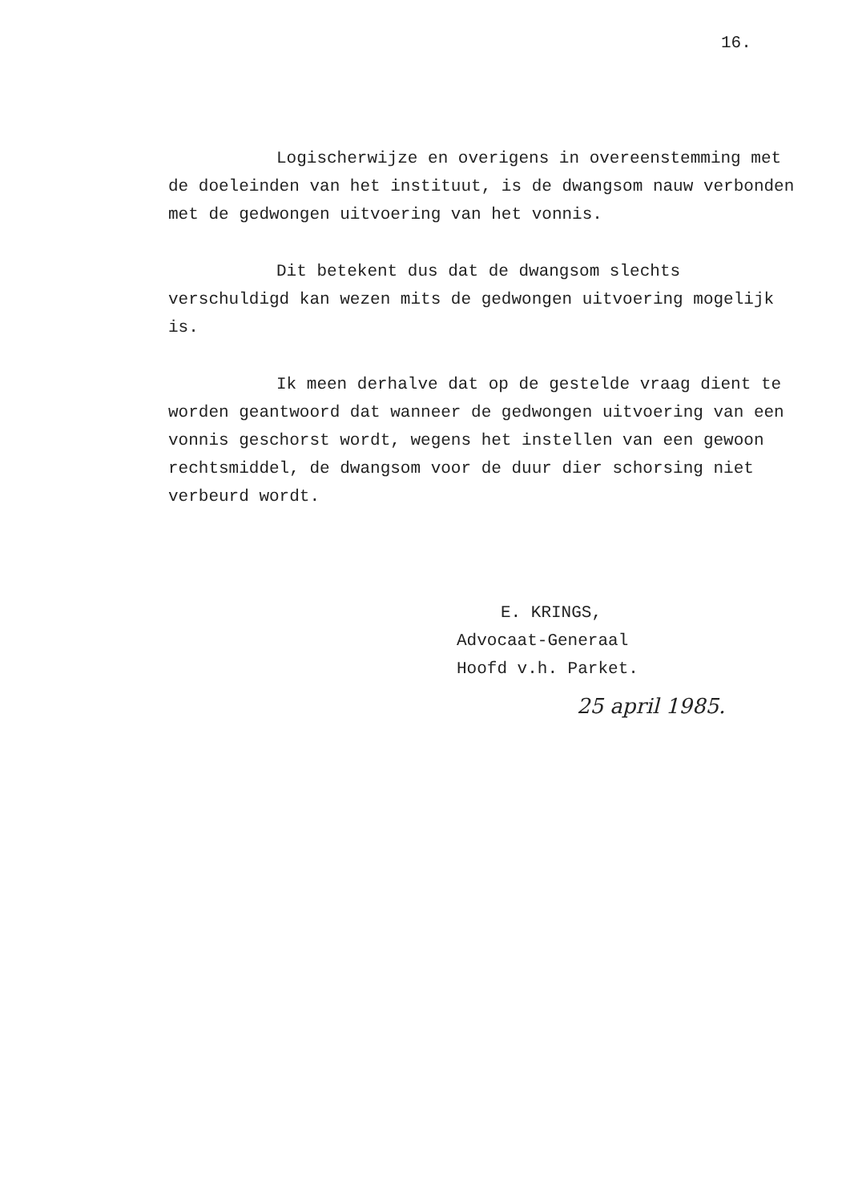16.
Logischerwijze en overigens in overeenstemming met de doeleinden van het instituut, is de dwangsom nauw verbonden met de gedwongen uitvoering van het vonnis.
Dit betekent dus dat de dwangsom slechts verschuldigd kan wezen mits de gedwongen uitvoering mogelijk is.
Ik meen derhalve dat op de gestelde vraag dient te worden geantwoord dat wanneer de gedwongen uitvoering van een vonnis geschorst wordt, wegens het instellen van een gewoon rechtsmiddel, de dwangsom voor de duur dier schorsing niet verbeurd wordt.
E. KRINGS,
Advocaat-Generaal
Hoofd v.h. Parket.
25 april 1985.